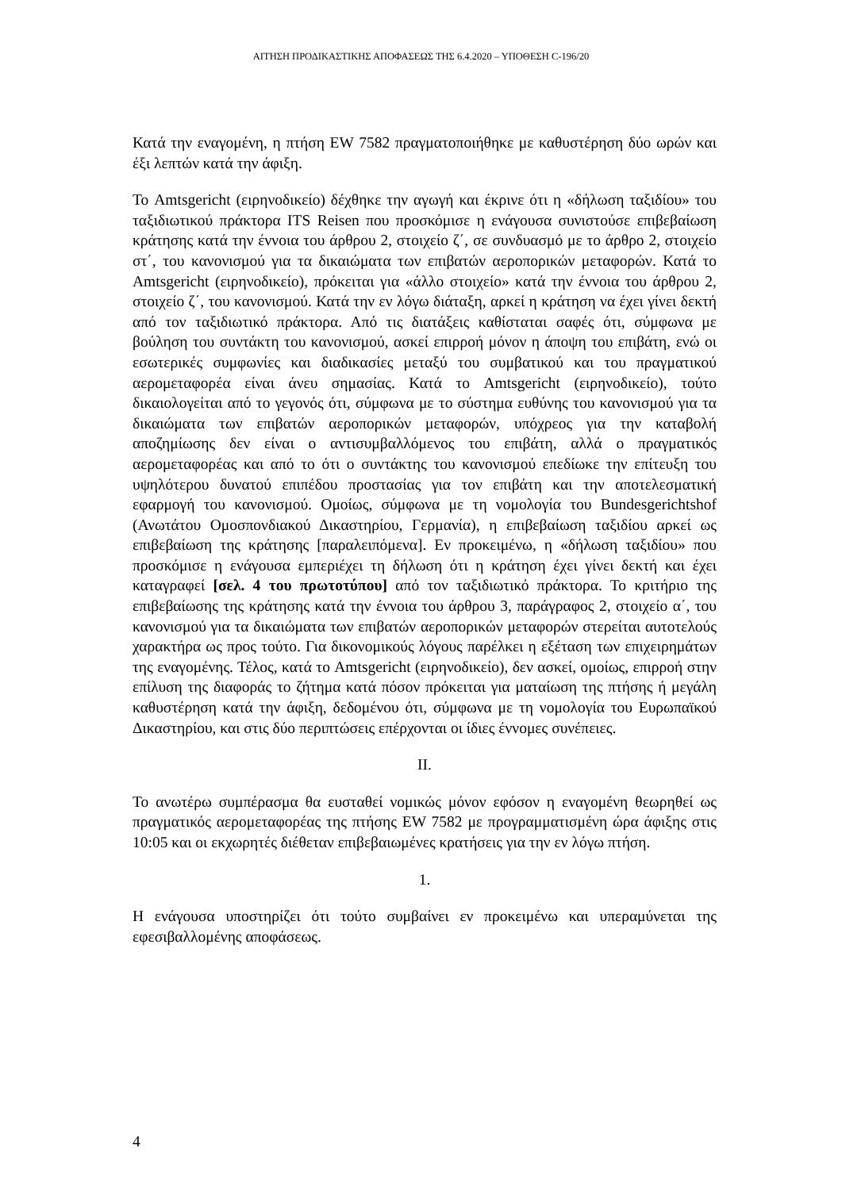ΑΙΤΗΣΗ ΠΡΟΔΙΚΑΣΤΙΚΗΣ ΑΠΟΦΑΣΕΩΣ ΤΗΣ 6.4.2020 – ΥΠΟΘΕΣΗ C-196/20
Κατά την εναγομένη, η πτήση EW 7582 πραγματοποιήθηκε με καθυστέρηση δύο ωρών και έξι λεπτών κατά την άφιξη.
Το Amtsgericht (ειρηνοδικείο) δέχθηκε την αγωγή και έκρινε ότι η «δήλωση ταξιδίου» του ταξιδιωτικού πράκτορα ITS Reisen που προσκόμισε η ενάγουσα συνιστούσε επιβεβαίωση κράτησης κατά την έννοια του άρθρου 2, στοιχείο ζ΄, σε συνδυασμό με το άρθρο 2, στοιχείο στ΄, του κανονισμού για τα δικαιώματα των επιβατών αεροπορικών μεταφορών. Κατά το Amtsgericht (ειρηνοδικείο), πρόκειται για «άλλο στοιχείο» κατά την έννοια του άρθρου 2, στοιχείο ζ΄, του κανονισμού. Κατά την εν λόγω διάταξη, αρκεί η κράτηση να έχει γίνει δεκτή από τον ταξιδιωτικό πράκτορα. Από τις διατάξεις καθίσταται σαφές ότι, σύμφωνα με βούληση του συντάκτη του κανονισμού, ασκεί επιρροή μόνον η άποψη του επιβάτη, ενώ οι εσωτερικές συμφωνίες και διαδικασίες μεταξύ του συμβατικού και του πραγματικού αερομεταφορέα είναι άνευ σημασίας. Κατά το Amtsgericht (ειρηνοδικείο), τούτο δικαιολογείται από το γεγονός ότι, σύμφωνα με το σύστημα ευθύνης του κανονισμού για τα δικαιώματα των επιβατών αεροπορικών μεταφορών, υπόχρεος για την καταβολή αποζημίωσης δεν είναι ο αντισυμβαλλόμενος του επιβάτη, αλλά ο πραγματικός αερομεταφορέας και από το ότι ο συντάκτης του κανονισμού επεδίωκε την επίτευξη του υψηλότερου δυνατού επιπέδου προστασίας για τον επιβάτη και την αποτελεσματική εφαρμογή του κανονισμού. Ομοίως, σύμφωνα με τη νομολογία του Bundesgerichtshof (Ανωτάτου Ομοσπονδιακού Δικαστηρίου, Γερμανία), η επιβεβαίωση ταξιδίου αρκεί ως επιβεβαίωση της κράτησης [παραλειπόμενα]. Εν προκειμένω, η «δήλωση ταξιδίου» που προσκόμισε η ενάγουσα εμπεριέχει τη δήλωση ότι η κράτηση έχει γίνει δεκτή και έχει καταγραφεί [σελ. 4 του πρωτοτύπου] από τον ταξιδιωτικό πράκτορα. Το κριτήριο της επιβεβαίωσης της κράτησης κατά την έννοια του άρθρου 3, παράγραφος 2, στοιχείο α΄, του κανονισμού για τα δικαιώματα των επιβατών αεροπορικών μεταφορών στερείται αυτοτελούς χαρακτήρα ως προς τούτο. Για δικονομικούς λόγους παρέλκει η εξέταση των επιχειρημάτων της εναγομένης. Τέλος, κατά το Amtsgericht (ειρηνοδικείο), δεν ασκεί, ομοίως, επιρροή στην επίλυση της διαφοράς το ζήτημα κατά πόσον πρόκειται για ματαίωση της πτήσης ή μεγάλη καθυστέρηση κατά την άφιξη, δεδομένου ότι, σύμφωνα με τη νομολογία του Ευρωπαϊκού Δικαστηρίου, και στις δύο περιπτώσεις επέρχονται οι ίδιες έννομες συνέπειες.
II.
Το ανωτέρω συμπέρασμα θα ευσταθεί νομικώς μόνον εφόσον η εναγομένη θεωρηθεί ως πραγματικός αερομεταφορέας της πτήσης EW 7582 με προγραμματισμένη ώρα άφιξης στις 10:05 και οι εκχωρητές διέθεταν επιβεβαιωμένες κρατήσεις για την εν λόγω πτήση.
1.
Η ενάγουσα υποστηρίζει ότι τούτο συμβαίνει εν προκειμένω και υπεραμύνεται της εφεσιβαλλομένης αποφάσεως.
4